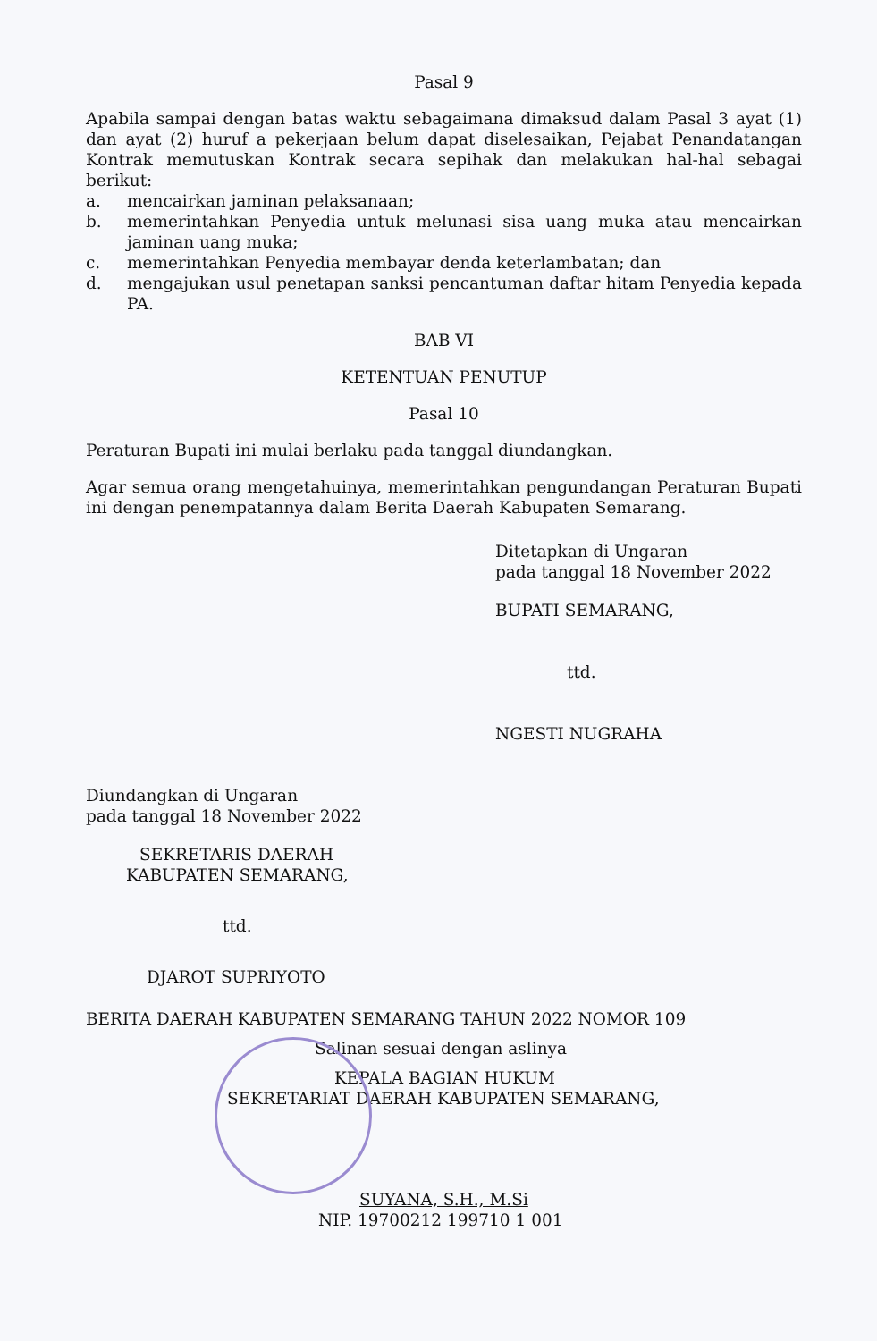Pasal 9
Apabila sampai dengan batas waktu sebagaimana dimaksud dalam Pasal 3 ayat (1) dan ayat (2) huruf a pekerjaan belum dapat diselesaikan, Pejabat Penandatangan Kontrak memutuskan Kontrak secara sepihak dan melakukan hal-hal sebagai berikut:
a. mencairkan jaminan pelaksanaan;
b. memerintahkan Penyedia untuk melunasi sisa uang muka atau mencairkan jaminan uang muka;
c. memerintahkan Penyedia membayar denda keterlambatan; dan
d. mengajukan usul penetapan sanksi pencantuman daftar hitam Penyedia kepada PA.
BAB VI
KETENTUAN PENUTUP
Pasal 10
Peraturan Bupati ini mulai berlaku pada tanggal diundangkan.
Agar semua orang mengetahuinya, memerintahkan pengundangan Peraturan Bupati ini dengan penempatannya dalam Berita Daerah Kabupaten Semarang.
Ditetapkan di Ungaran
pada tanggal 18 November 2022
BUPATI SEMARANG,
ttd.
NGESTI NUGRAHA
Diundangkan di Ungaran
pada tanggal 18 November 2022
SEKRETARIS DAERAH
KABUPATEN SEMARANG,
ttd.
DJAROT SUPRIYOTO
BERITA DAERAH KABUPATEN SEMARANG TAHUN 2022 NOMOR 109
Salinan sesuai dengan aslinya
KEPALA BAGIAN HUKUM
SEKRETARIAT DAERAH KABUPATEN SEMARANG,
SUYANA, S.H., M.Si
NIP. 19700212 199710 1 001